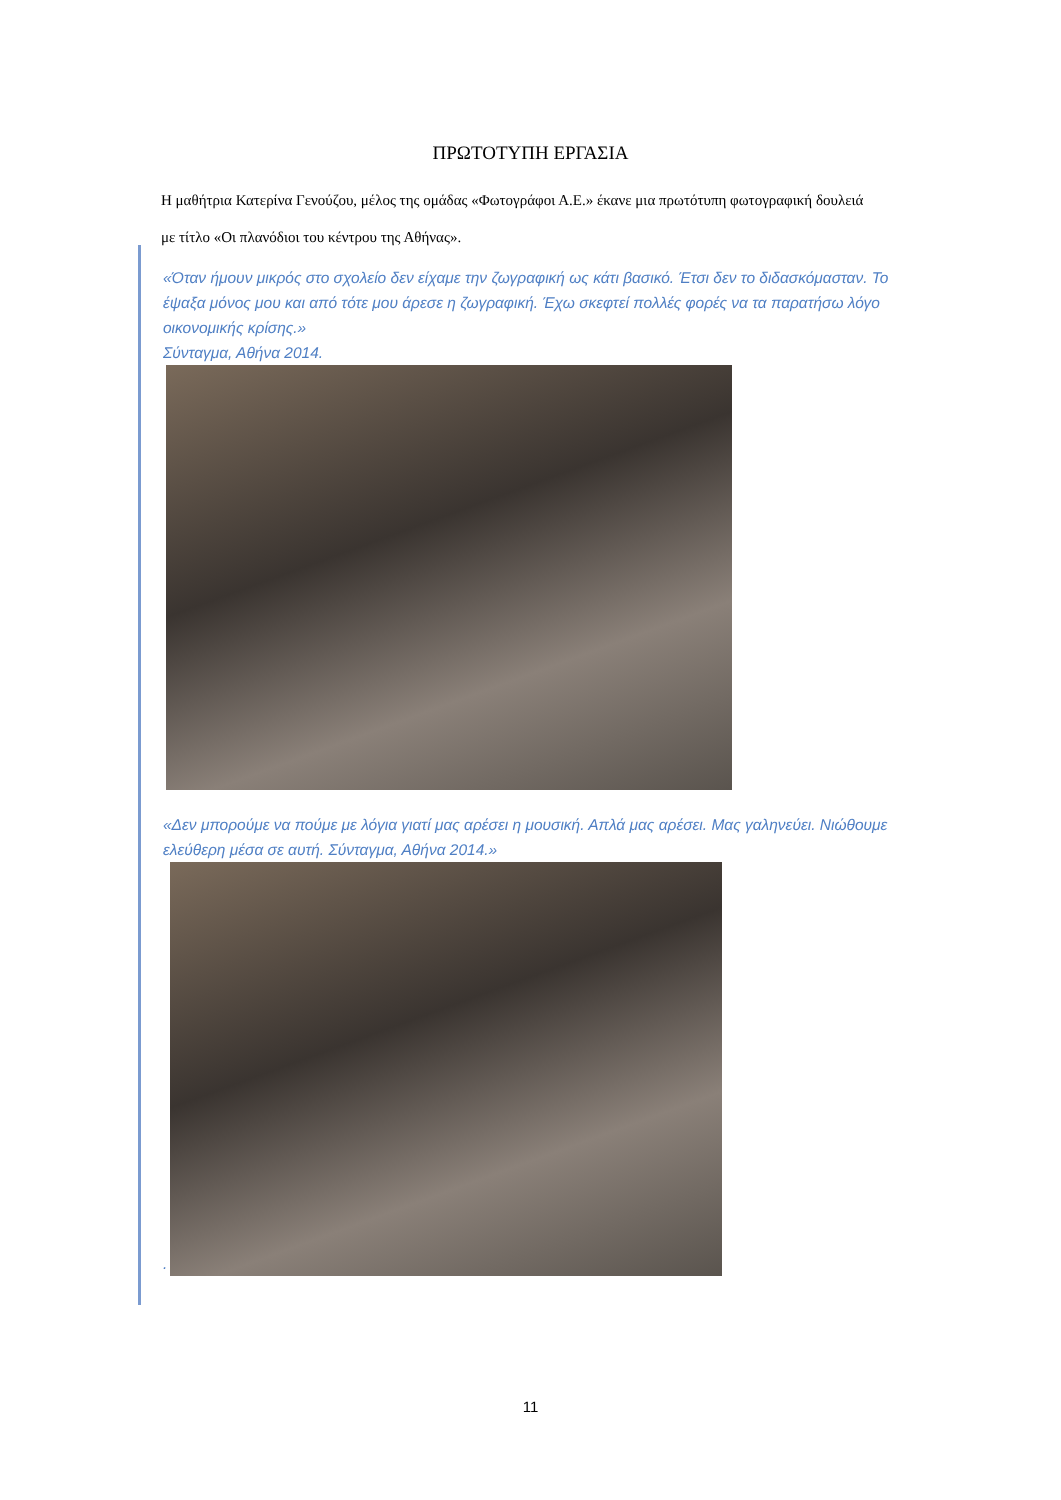ΠΡΩΤΟΤΥΠΗ ΕΡΓΑΣΙΑ
Η μαθήτρια Κατερίνα Γενούζου, μέλος της ομάδας «Φωτογράφοι Α.Ε.» έκανε μια πρωτότυπη φωτογραφική δουλειά με τίτλο «Οι πλανόδιοι του κέντρου της Αθήνας».
«Όταν ήμουν μικρός στο σχολείο δεν είχαμε την ζωγραφική ως κάτι βασικό. Έτσι δεν το διδασκόμασταν. Το έψαξα μόνος μου και από τότε μου άρεσε η ζωγραφική. Έχω σκεφτεί πολλές φορές να τα παρατήσω λόγο οικονομικής κρίσης.»
Σύνταγμα, Αθήνα 2014.
«Δεν μπορούμε να πούμε με λόγια γιατί μας αρέσει η μουσική. Απλά μας αρέσει. Μας γαληνεύει. Νιώθουμε ελεύθερη μέσα σε αυτή. Σύνταγμα, Αθήνα 2014.»
.
11